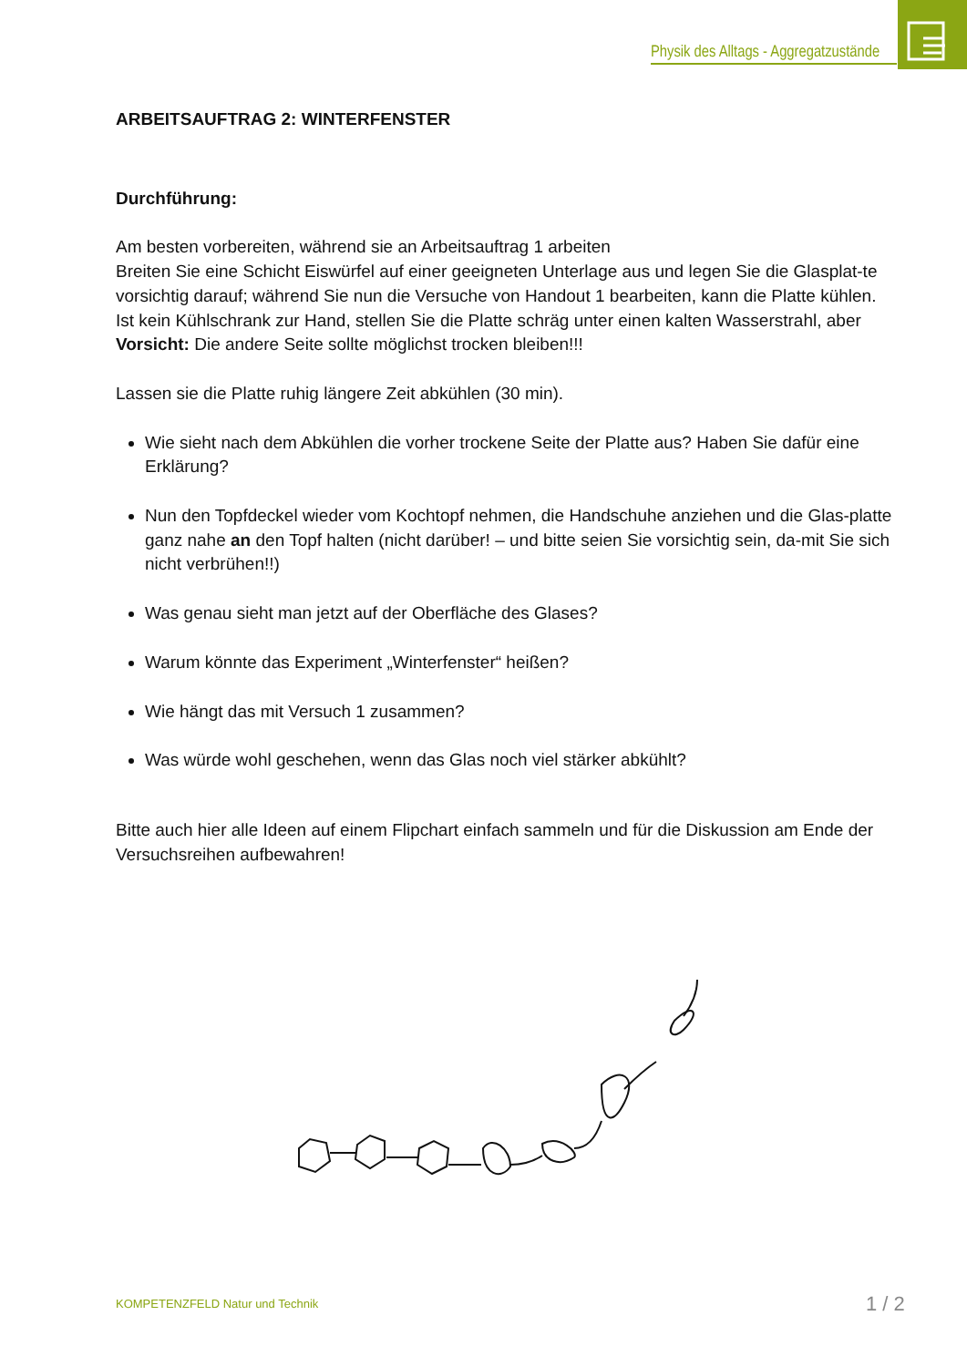Physik des Alltags - Aggregatzustände
ARBEITSAUFTRAG 2: WINTERFENSTER
Durchführung:
Am besten vorbereiten, während sie an Arbeitsauftrag 1 arbeiten
Breiten Sie eine Schicht Eiswürfel auf einer geeigneten Unterlage aus und legen Sie die Glasplat-te vorsichtig darauf; während Sie nun die Versuche von Handout 1 bearbeiten, kann die Platte kühlen.
Ist kein Kühlschrank zur Hand, stellen Sie die Platte schräg unter einen kalten Wasserstrahl, aber Vorsicht: Die andere Seite sollte möglichst trocken bleiben!!!
Lassen sie die Platte ruhig längere Zeit abkühlen (30 min).
Wie sieht nach dem Abkühlen die vorher trockene Seite der Platte aus? Haben Sie dafür eine Erklärung?
Nun den Topfdeckel wieder vom Kochtopf nehmen, die Handschuhe anziehen und die Glas-platte ganz nahe an den Topf halten (nicht darüber! – und bitte seien Sie vorsichtig sein, da-mit Sie sich nicht verbrühen!!)
Was genau sieht man jetzt auf der Oberfläche des Glases?
Warum könnte das Experiment „Winterfenster“ heißen?
Wie hängt das mit Versuch 1 zusammen?
Was würde wohl geschehen, wenn das Glas noch viel stärker abkühlt?
Bitte auch hier alle Ideen auf einem Flipchart einfach sammeln und für die Diskussion am Ende der Versuchsreihen aufbewahren!
KOMPETENZFELD Natur und Technik
1 / 2